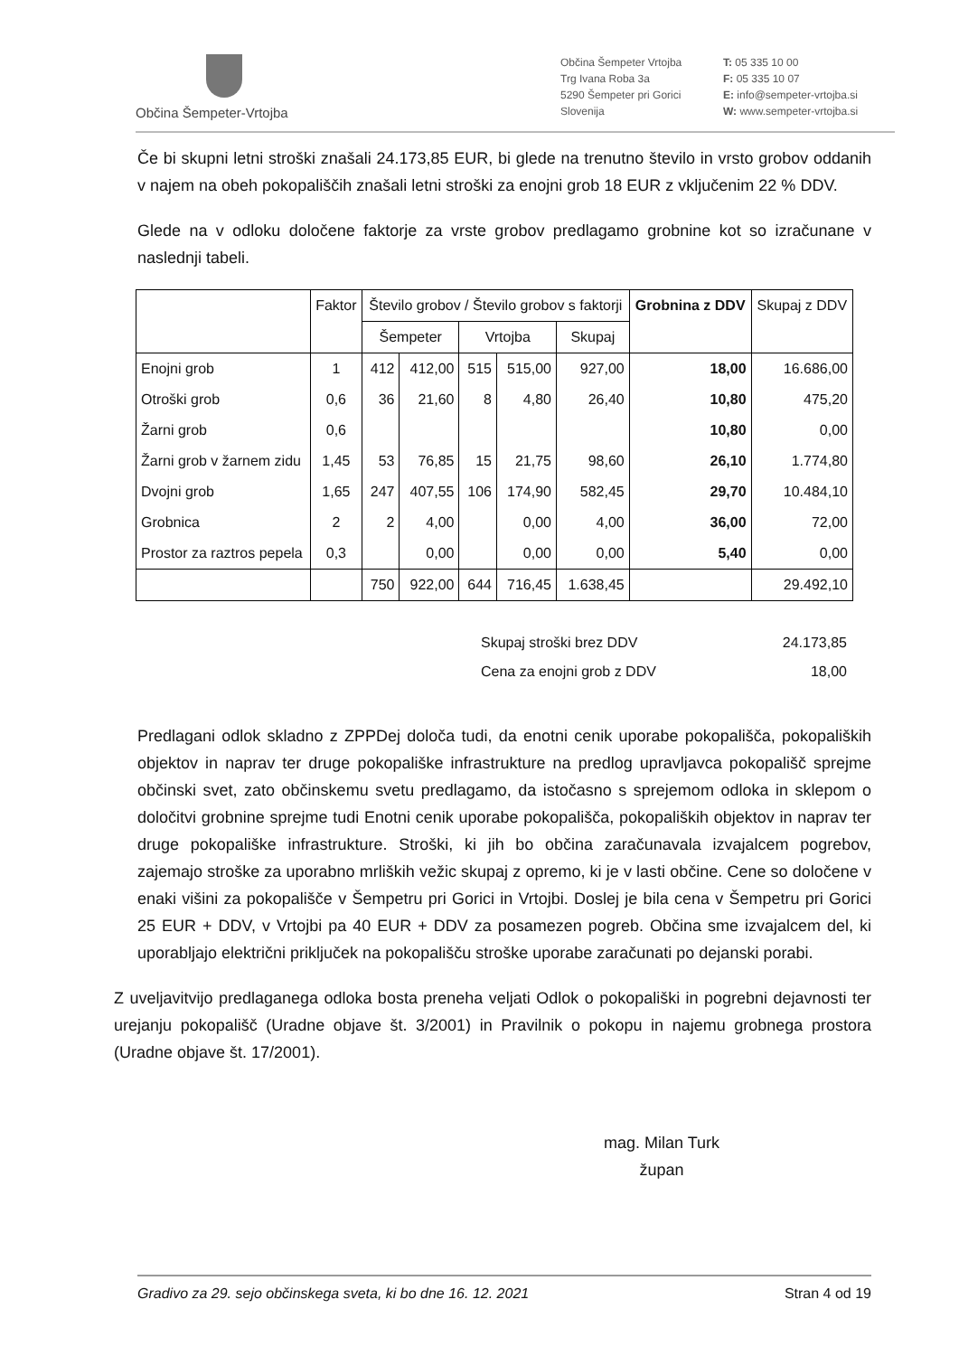Občina Šempeter-Vrtojba
Občina Šempeter Vrtojba
Trg Ivana Roba 3a
5290 Šempeter pri Gorici
Slovenija
T: 05 335 10 00
F: 05 335 10 07
E: info@sempeter-vrtojba.si
W: www.sempeter-vrtojba.si
Če bi skupni letni stroški znašali 24.173,85 EUR, bi glede na trenutno število in vrsto grobov oddanih v najem na obeh pokopališčih znašali letni stroški za enojni grob 18 EUR z vključenim 22 % DDV.
Glede na v odloku določene faktorje za vrste grobov predlagamo grobnine kot so izračunane v naslednji tabeli.
| | Faktor | Število grobov / Število grobov s faktorji | | | | | Grobnina z DDV | Skupaj z DDV |
| --- | --- | --- | --- | --- | --- | --- | --- | --- |
| | | Šempeter | | Vrtojba | | Skupaj | | |
| Enojni grob | 1 | 412 | 412,00 | 515 | 515,00 | 927,00 | 18,00 | 16.686,00 |
| Otroški grob | 0,6 | 36 | 21,60 | 8 | 4,80 | 26,40 | 10,80 | 475,20 |
| Žarni grob | 0,6 | | | | | | 10,80 | 0,00 |
| Žarni grob v žarnem zidu | 1,45 | 53 | 76,85 | 15 | 21,75 | 98,60 | 26,10 | 1.774,80 |
| Dvojni grob | 1,65 | 247 | 407,55 | 106 | 174,90 | 582,45 | 29,70 | 10.484,10 |
| Grobnica | 2 | 2 | 4,00 | | 0,00 | 4,00 | 36,00 | 72,00 |
| Prostor za raztros pepela | 0,3 | | 0,00 | | 0,00 | 0,00 | 5,40 | 0,00 |
| | | 750 | 922,00 | 644 | 716,45 | 1.638,45 | | 29.492,10 |
Skupaj stroški brez DDV 24.173,85
Cena za enojni grob z DDV 18,00
Predlagani odlok skladno z ZPPDej določa tudi, da enotni cenik uporabe pokopališča, pokopaliških objektov in naprav ter druge pokopališke infrastrukture na predlog upravljavca pokopališč sprejme občinski svet, zato občinskemu svetu predlagamo, da istočasno s sprejemom odloka in sklepom o določitvi grobnine sprejme tudi Enotni cenik uporabe pokopališča, pokopaliških objektov in naprav ter druge pokopališke infrastrukture. Stroški, ki jih bo občina zaračunavala izvajalcem pogrebov, zajemajo stroške za uporabno mrliških vežic skupaj z opremo, ki je v lasti občine. Cene so določene v enaki višini za pokopališče v Šempetru pri Gorici in Vrtojbi. Doslej je bila cena v Šempetru pri Gorici 25 EUR + DDV, v Vrtojbi pa 40 EUR + DDV za posamezen pogreb. Občina sme izvajalcem del, ki uporabljajo električni priključek na pokopališču stroške uporabe zaračunati po dejanski porabi.
Z uveljavitvijo predlaganega odloka bosta preneha veljati Odlok o pokopališki in pogrebni dejavnosti ter urejanju pokopališč (Uradne objave št. 3/2001) in Pravilnik o pokopu in najemu grobnega prostora (Uradne objave št. 17/2001).
mag. Milan Turk
župan
Gradivo za 29. sejo občinskega sveta, ki bo dne 16. 12. 2021 Stran 4 od 19